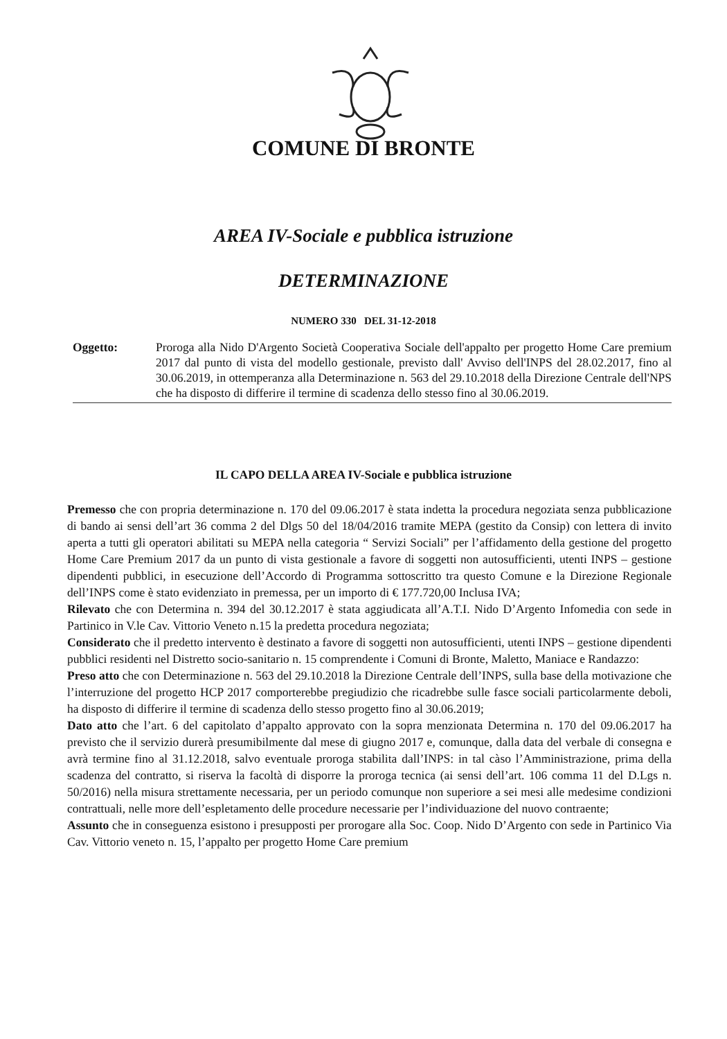COMUNE DI BRONTE
AREA IV-Sociale e pubblica istruzione
DETERMINAZIONE
NUMERO 330 DEL 31-12-2018
Oggetto: Proroga alla Nido D'Argento Società Cooperativa Sociale dell'appalto per progetto Home Care premium 2017 dal punto di vista del modello gestionale, previsto dall' Avviso dell'INPS del 28.02.2017, fino al 30.06.2019, in ottemperanza alla Determinazione n. 563 del 29.10.2018 della Direzione Centrale dell'NPS che ha disposto di differire il termine di scadenza dello stesso fino al 30.06.2019.
IL CAPO DELLA AREA IV-Sociale e pubblica istruzione
Premesso che con propria determinazione n. 170 del 09.06.2017 è stata indetta la procedura negoziata senza pubblicazione di bando ai sensi dell’art 36 comma 2 del Dlgs 50 del 18/04/2016 tramite MEPA (gestito da Consip) con lettera di invito aperta a tutti gli operatori abilitati su MEPA nella categoria “ Servizi Sociali” per l’affidamento della gestione del progetto Home Care Premium 2017 da un punto di vista gestionale a favore di soggetti non autosufficienti, utenti INPS – gestione dipendenti pubblici, in esecuzione dell’Accordo di Programma sottoscritto tra questo Comune e la Direzione Regionale dell’INPS come è stato evidenziato in premessa, per un importo di € 177.720,00 Inclusa IVA;
Rilevato che con Determina n. 394 del 30.12.2017 è stata aggiudicata all’A.T.I. Nido D’Argento Infomedia con sede in Partinico in V.le Cav. Vittorio Veneto n.15 la predetta procedura negoziata;
Considerato che il predetto intervento è destinato a favore di soggetti non autosufficienti, utenti INPS – gestione dipendenti pubblici residenti nel Distretto socio-sanitario n. 15 comprendente i Comuni di Bronte, Maletto, Maniace e Randazzo:
Preso atto che con Determinazione n. 563 del 29.10.2018 la Direzione Centrale dell’INPS, sulla base della motivazione che l’interruzione del progetto HCP 2017 comporterebbe pregiudizio che ricadrebbe sulle fasce sociali particolarmente deboli, ha disposto di differire il termine di scadenza dello stesso progetto fino al 30.06.2019;
Dato atto che l’art. 6 del capitolato d’appalto approvato con la sopra menzionata Determina n. 170 del 09.06.2017 ha previsto che il servizio durerà presumibilmente dal mese di giugno 2017 e, comunque, dalla data del verbale di consegna e avrà termine fino al 31.12.2018, salvo eventuale proroga stabilita dall’INPS: in tal càso l’Amministrazione, prima della scadenza del contratto, si riserva la facoltà di disporre la proroga tecnica (ai sensi dell’art. 106 comma 11 del D.Lgs n. 50/2016) nella misura strettamente necessaria, per un periodo comunque non superiore a sei mesi alle medesime condizioni contrattuali, nelle more dell’espletamento delle procedure necessarie per l’individuazione del nuovo contraente;
Assunto che in conseguenza esistono i presupposti per prorogare alla Soc. Coop. Nido D’Argento con sede in Partinico Via Cav. Vittorio veneto n. 15, l’appalto per progetto Home Care premium